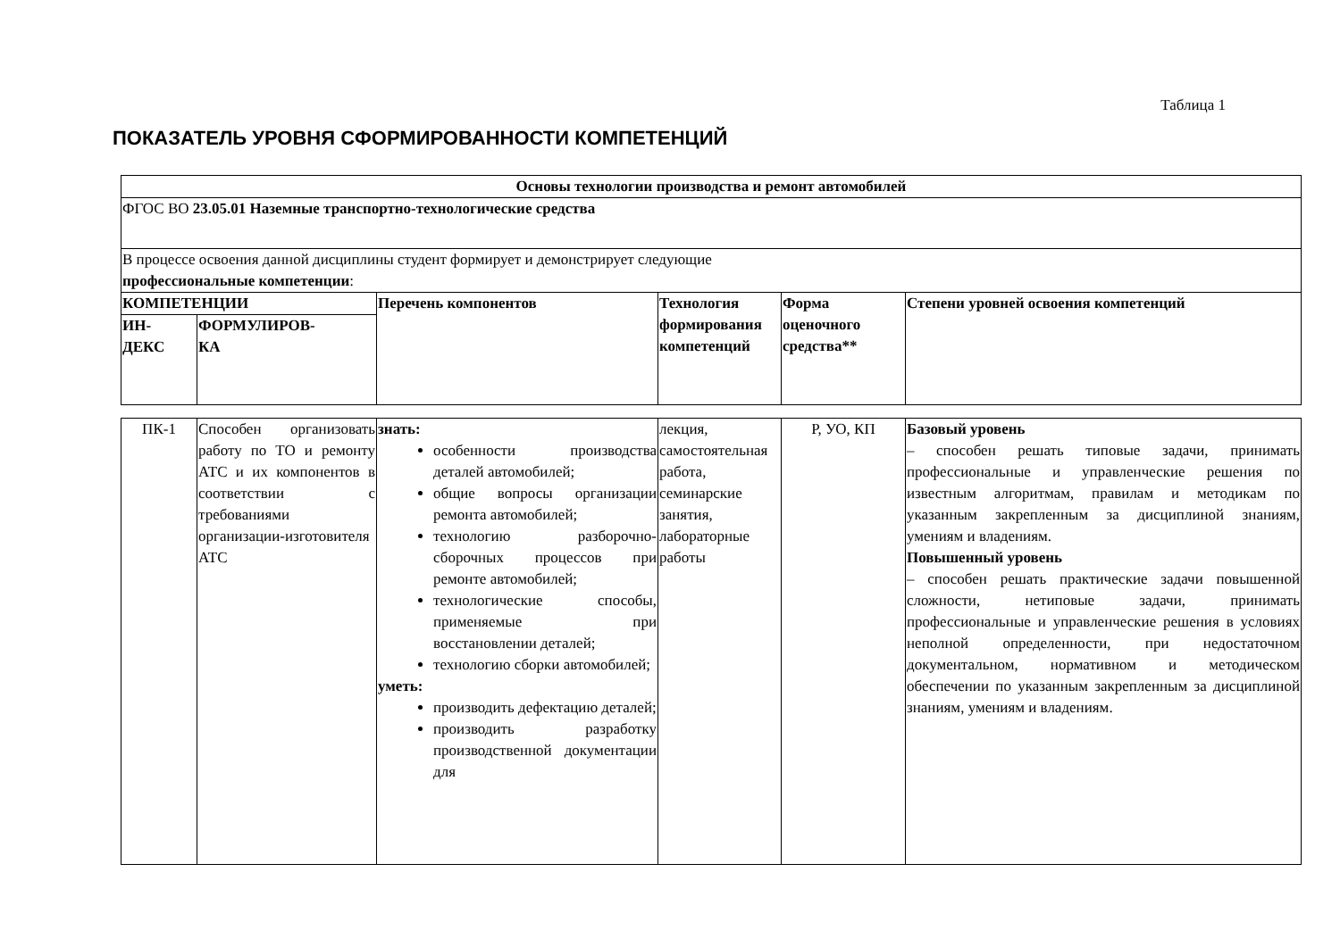Таблица 1
ПОКАЗАТЕЛЬ УРОВНЯ СФОРМИРОВАННОСТИ КОМПЕТЕНЦИЙ
| Основы технологии производства и ремонт автомобилей | | | | | |
| --- | --- | --- | --- | --- | --- |
| ФГОС ВО 23.05.01 Наземные транспортно-технологические средства | | | | | |
| В процессе освоения данной дисциплины студент формирует и демонстрирует следующие профессиональные компетенции : | | | | | |
| КОМПЕТЕНЦИИ | | Перечень компонентов | Технология формирования компетенций | Форма оценочного средства** | Степени уровней освоения компетенций |
| ИН- ДЕКС | ФОРМУЛИРОВ- КА | | | | |
| ПК-1 | Способен организовать работу по ТО и ремонту АТС и их компонентов в соответствии с требованиями организации-изготовителя АТС | знать: особенности производства деталей автомобилей; общие вопросы организации ремонта автомобилей; технологию разборочно-сборочных процессов при ремонте автомобилей; технологические способы, применяемые при восстановлении деталей; технологию сборки автомобилей; уметь: производить дефектацию деталей; производить разработку производственной документации для | лекция, самостоятельная работа, семинарские занятия, лабораторные работы | Р, УО, КП | Базовый уровень – способен решать типовые задачи, принимать профессиональные и управленческие решения по известным алгоритмам, правилам и методикам по указанным закрепленным за дисциплиной знаниям, умениям и владениям. Повышенный уровень – способен решать практические задачи повышенной сложности, нетиповые задачи, принимать профессиональные и управленческие решения в условиях неполной определенности, при недостаточном документальном, нормативном и методическом обеспечении по указанным закрепленным за дисциплиной знаниям, умениям и владениям. |